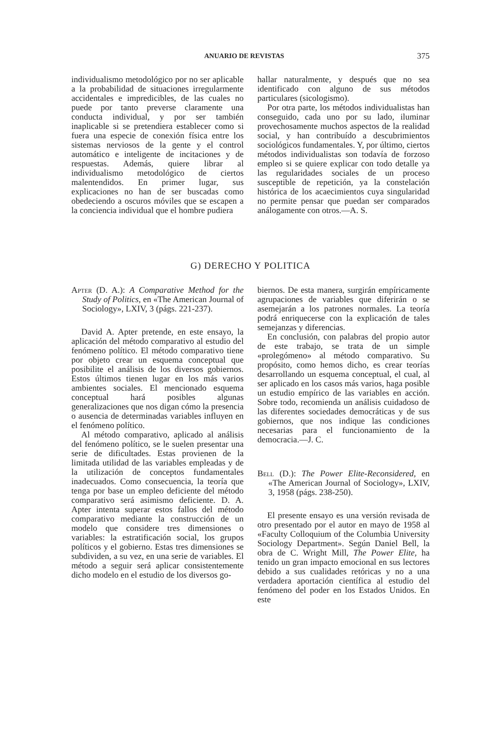ANUARIO DE REVISTAS 375
individualismo metodológico por no ser aplicable a la probabilidad de situaciones irregularmente accidentales e impredicibles, de las cuales no puede por tanto preverse claramente una conducta individual, y por ser también inaplicable si se pretendiera establecer como si fuera una especie de conexión física entre los sistemas nerviosos de la gente y el control automático e inteligente de incitaciones y de respuestas. Además, quiere librar al individualismo metodológico de ciertos malentendidos. En primer lugar, sus explicaciones no han de ser buscadas como obedeciendo a oscuros móviles que se escapen a la conciencia individual que el hombre pudiera
hallar naturalmente, y después que no sea identificado con alguno de sus métodos particulares (sicologismo).
Por otra parte, los métodos individualistas han conseguido, cada uno por su lado, iluminar provechosamente muchos aspectos de la realidad social, y han contribuído a descubrimientos sociológicos fundamentales. Y, por último, ciertos métodos individualistas son todavía de forzoso empleo si se quiere explicar con todo detalle ya las regularidades sociales de un proceso susceptible de repetición, ya la constelación histórica de los acaecimientos cuya singularidad no permite pensar que puedan ser comparados análogamente con otros.—A. S.
G) DERECHO Y POLITICA
Apter (D. A.): A Comparative Method for the Study of Politics, en «The American Journal of Sociology», LXIV, 3 (págs. 221-237).
David A. Apter pretende, en este ensayo, la aplicación del método comparativo al estudio del fenómeno político. El método comparativo tiene por objeto crear un esquema conceptual que posibilite el análisis de los diversos gobiernos. Estos últimos tienen lugar en los más varios ambientes sociales. El mencionado esquema conceptual hará posibles algunas generalizaciones que nos digan cómo la presencia o ausencia de determinadas variables influyen en el fenómeno político.
Al método comparativo, aplicado al análisis del fenómeno político, se le suelen presentar una serie de dificultades. Estas provienen de la limitada utilidad de las variables empleadas y de la utilización de conceptos fundamentales inadecuados. Como consecuencia, la teoría que tenga por base un empleo deficiente del método comparativo será asimismo deficiente. D. A. Apter intenta superar estos fallos del método comparativo mediante la construcción de un modelo que considere tres dimensiones o variables: la estratificación social, los grupos políticos y el gobierno. Estas tres dimensiones se subdividen, a su vez, en una serie de variables. El método a seguir será aplicar consistentemente dicho modelo en el estudio de los diversos go-
biernos. De esta manera, surgirán empíricamente agrupaciones de variables que diferirán o se asemejarán a los patrones normales. La teoría podrá enriquecerse con la explicación de tales semejanzas y diferencias.
En conclusión, con palabras del propio autor de este trabajo, se trata de un simple «prolegómeno» al método comparativo. Su propósito, como hemos dicho, es crear teorías desarrollando un esquema conceptual, el cual, al ser aplicado en los casos más varios, haga posible un estudio empírico de las variables en acción. Sobre todo, recomienda un análisis cuidadoso de las diferentes sociedades democráticas y de sus gobiernos, que nos indique las condiciones necesarias para el funcionamiento de la democracia.—J. C.
Bell (D.): The Power Elite-Reconsidered, en «The American Journal of Sociology», LXIV, 3, 1958 (págs. 238-250).
El presente ensayo es una versión revisada de otro presentado por el autor en mayo de 1958 al «Faculty Colloquium of the Columbia University Sociology Department». Según Daniel Bell, la obra de C. Wright Mill, The Power Elite, ha tenido un gran impacto emocional en sus lectores debido a sus cualidades retóricas y no a una verdadera aportación científica al estudio del fenómeno del poder en los Estados Unidos. En este